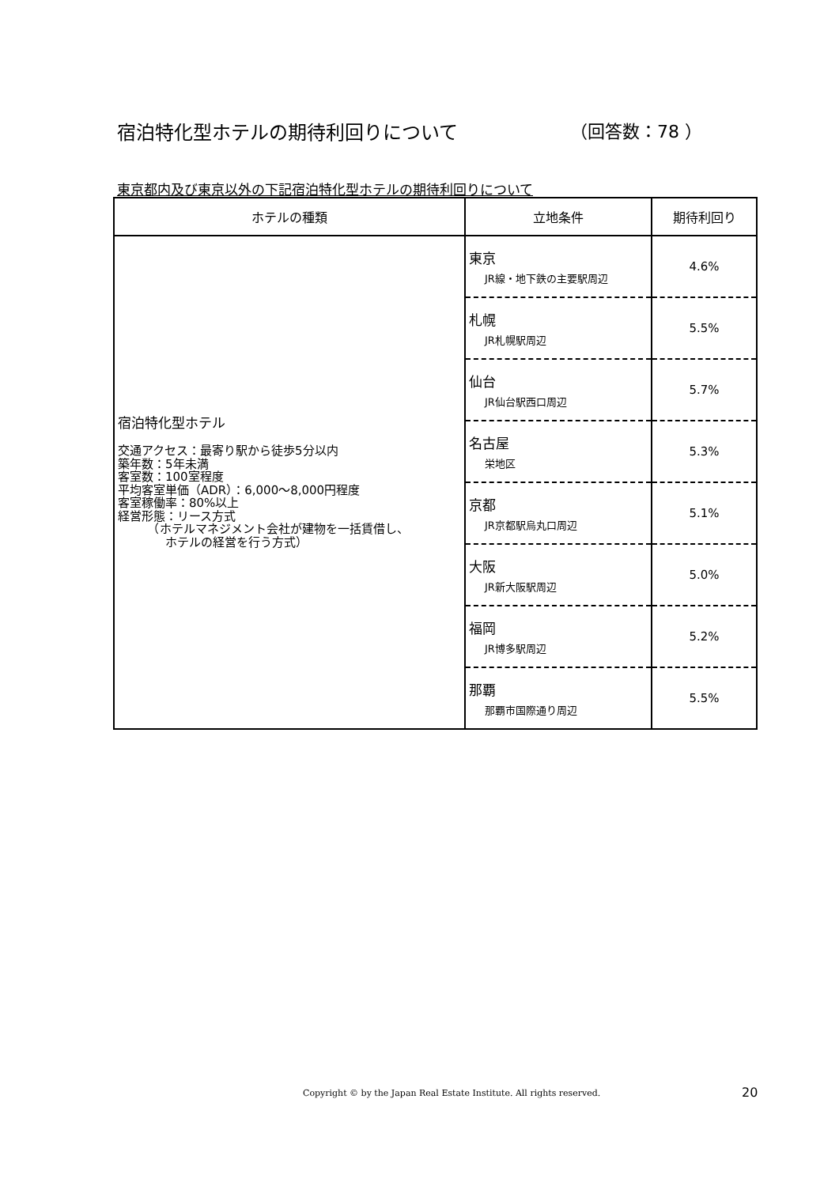宿泊特化型ホテルの期待利回りについて （回答数：78 ）
東京都内及び東京以外の下記宿泊特化型ホテルの期待利回りについて
| ホテルの種類 | 立地条件 | 期待利回り |
| --- | --- | --- |
| 宿泊特化型ホテル 交通アクセス：最寄り駅から徒歩5分以内 築年数：5年未満 客室数：100室程度 平均客室単価（ADR）：6,000～8,000円程度 客室稼働率：80%以上 経営形態：リース方式 （ホテルマネジメント会社が建物を一括賃借し、 ホテルの経営を行う方式） | 東京 JR線・地下鉄の主要駅周辺 | 4.6% |
| | 札幌 JR札幌駅周辺 | 5.5% |
| | 仙台 JR仙台駅西口周辺 | 5.7% |
| | 名古屋 栄地区 | 5.3% |
| | 京都 JR京都駅烏丸口周辺 | 5.1% |
| | 大阪 JR新大阪駅周辺 | 5.0% |
| | 福岡 JR博多駅周辺 | 5.2% |
| | 那覇 那覇市国際通り周辺 | 5.5% |
Copyright © by the Japan Real Estate Institute. All rights reserved.
20